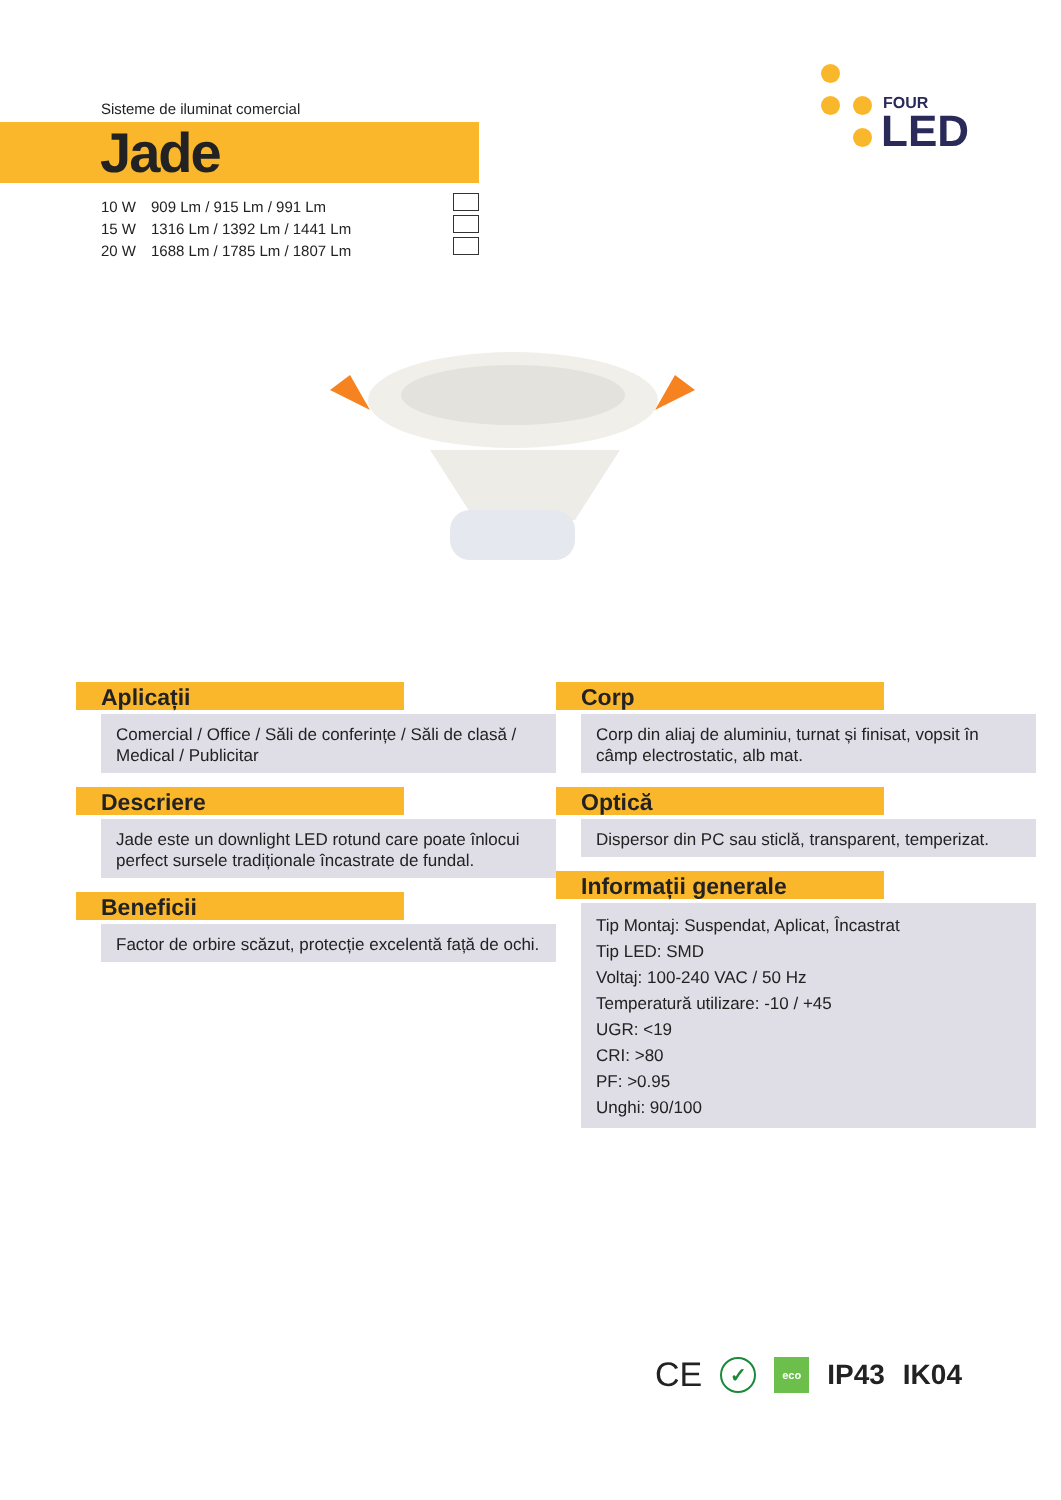Sisteme de iluminat comercial
Jade
10 W 909 Lm / 915 Lm / 991 Lm
15 W 1316 Lm / 1392 Lm / 1441 Lm
20 W 1688 Lm / 1785 Lm / 1807 Lm
FOUR
LED
Aplicații
Comercial / Office / Săli de conferințe / Săli de clasă / Medical / Publicitar
Descriere
Jade este un downlight LED rotund care poate înlocui perfect sursele tradiționale încastrate de fundal.
Beneficii
Factor de orbire scăzut, protecție excelentă față de ochi.
Corp
Corp din aliaj de aluminiu, turnat și finisat, vopsit în câmp electrostatic, alb mat.
Optică
Dispersor din PC sau sticlă, transparent, temperizat.
Informații generale
Tip Montaj: Suspendat, Aplicat, Încastrat
Tip LED: SMD
Voltaj: 100-240 VAC / 50 Hz
Temperatură utilizare: -10 / +45
UGR: <19
CRI: >80
PF: >0.95
Unghi: 90/100
CE ✓ eco IP43 IK04